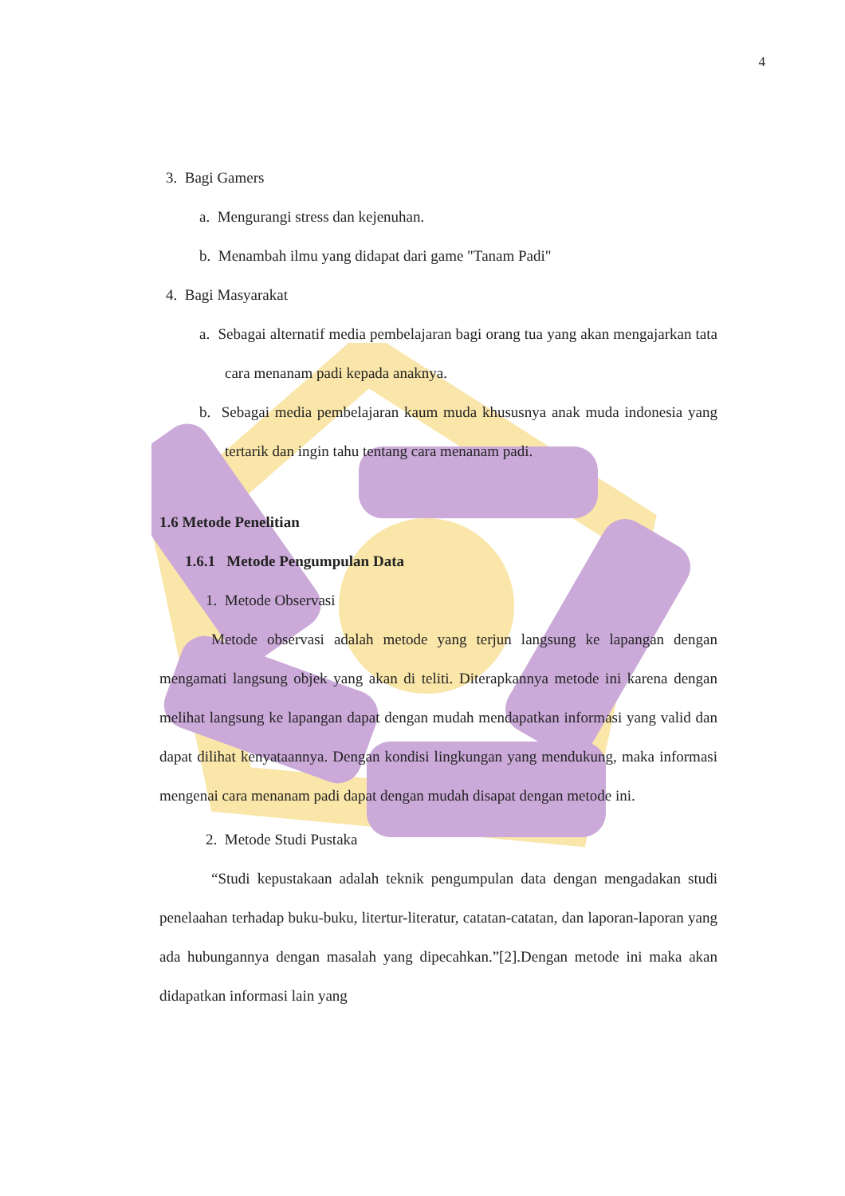4
3. Bagi Gamers
a. Mengurangi stress dan kejenuhan.
b. Menambah ilmu yang didapat dari game "Tanam Padi"
4. Bagi Masyarakat
a. Sebagai alternatif media pembelajaran bagi orang tua yang akan mengajarkan tata cara menanam padi kepada anaknya.
b. Sebagai media pembelajaran kaum muda khususnya anak muda indonesia yang tertarik dan ingin tahu tentang cara menanam padi.
1.6 Metode Penelitian
1.6.1 Metode Pengumpulan Data
1. Metode Observasi
Metode observasi adalah metode yang terjun langsung ke lapangan dengan mengamati langsung objek yang akan di teliti. Diterapkannya metode ini karena dengan melihat langsung ke lapangan dapat dengan mudah mendapatkan informasi yang valid dan dapat dilihat kenyataannya. Dengan kondisi lingkungan yang mendukung, maka informasi mengenai cara menanam padi dapat dengan mudah disapat dengan metode ini.
2. Metode Studi Pustaka
“Studi kepustakaan adalah teknik pengumpulan data dengan mengadakan studi penelaahan terhadap buku-buku, litertur-literatur, catatan-catatan, dan laporan-laporan yang ada hubungannya dengan masalah yang dipecahkan.”[2].Dengan metode ini maka akan didapatkan informasi lain yang